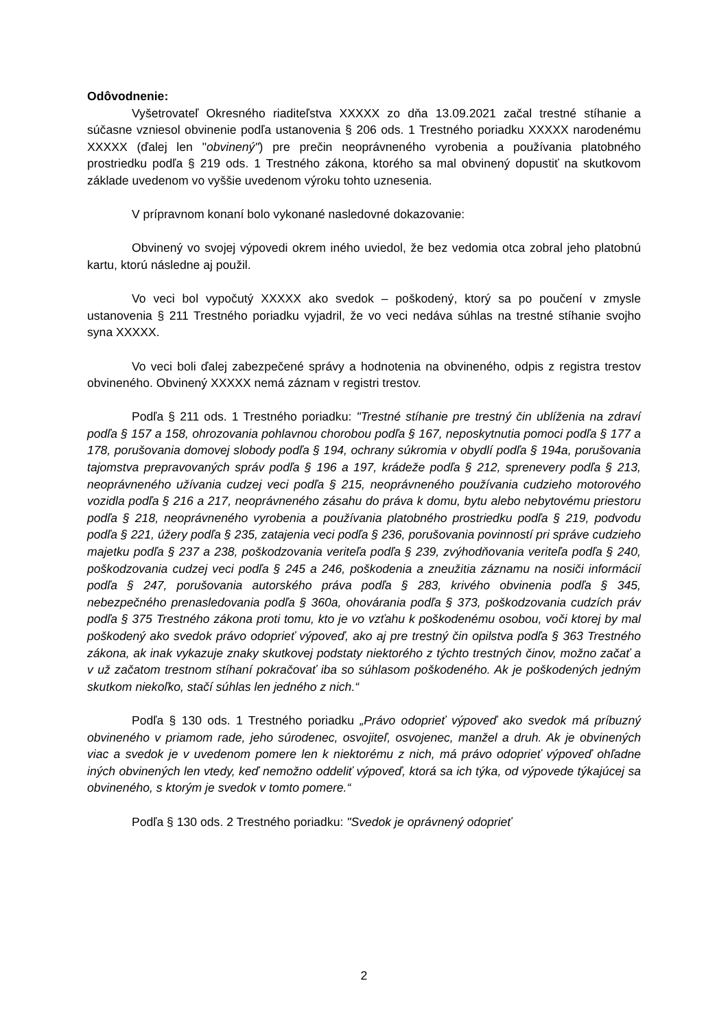Odôvodnenie:
Vyšetrovateľ Okresného riaditeľstva XXXXX zo dňa 13.09.2021 začal trestné stíhanie a súčasne vzniesol obvinenie podľa ustanovenia § 206 ods. 1 Trestného poriadku XXXXX narodenému XXXXX (ďalej len "obvinený") pre prečin neoprávneného vyrobenia a používania platobného prostriedku podľa § 219 ods. 1 Trestného zákona, ktorého sa mal obvinený dopustiť na skutkovom základe uvedenom vo vyššie uvedenom výroku tohto uznesenia.
V prípravnom konaní bolo vykonané nasledovné dokazovanie:
Obvinený vo svojej výpovedi okrem iného uviedol, že bez vedomia otca zobral jeho platobnú kartu, ktorú následne aj použil.
Vo veci bol vypočutý XXXXX ako svedok – poškodený, ktorý sa po poučení v zmysle ustanovenia § 211 Trestného poriadku vyjadril, že vo veci nedáva súhlas na trestné stíhanie svojho syna XXXXX.
Vo veci boli ďalej zabezpečené správy a hodnotenia na obvineného, odpis z registra trestov obvineného. Obvinený XXXXX nemá záznam v registri trestov.
Podľa § 211 ods. 1 Trestného poriadku: "Trestné stíhanie pre trestný čin ublíženia na zdraví podľa § 157 a 158, ohrozovania pohlavnou chorobou podľa § 167, neposkytnutia pomoci podľa § 177 a 178, porušovania domovej slobody podľa § 194, ochrany súkromia v obydlí podľa § 194a, porušovania tajomstva prepravovaných správ podľa § 196 a 197, krádeže podľa § 212, sprenevery podľa § 213, neoprávneného užívania cudzej veci podľa § 215, neoprávneného používania cudzieho motorového vozidla podľa § 216 a 217, neoprávneného zásahu do práva k domu, bytu alebo nebytovému priestoru podľa § 218, neoprávneného vyrobenia a používania platobného prostriedku podľa § 219, podvodu podľa § 221, úžery podľa § 235, zatajenia veci podľa § 236, porušovania povinností pri správe cudzieho majetku podľa § 237 a 238, poškodzovania veriteľa podľa § 239, zvýhodňovania veriteľa podľa § 240, poškodzovania cudzej veci podľa § 245 a 246, poškodenia a zneužitia záznamu na nosiči informácií podľa § 247, porušovania autorského práva podľa § 283, krivého obvinenia podľa § 345, nebezpečného prenasledovania podľa § 360a, ohovárania podľa § 373, poškodzovania cudzích práv podľa § 375 Trestného zákona proti tomu, kto je vo vzťahu k poškodenému osobou, voči ktorej by mal poškodený ako svedok právo odoprieť výpoveď, ako aj pre trestný čin opilstva podľa § 363 Trestného zákona, ak inak vykazuje znaky skutkovej podstaty niektorého z týchto trestných činov, možno začať a v už začatom trestnom stíhaní pokračovať iba so súhlasom poškodeného. Ak je poškodených jedným skutkom niekoľko, stačí súhlas len jedného z nich.“
Podľa § 130 ods. 1 Trestného poriadku „Právo odoprieť výpoveď ako svedok má príbuzný obvineného v priamom rade, jeho súrodenec, osvojiteľ, osvojenec, manžel a druh. Ak je obvinených viac a svedok je v uvedenom pomere len k niektorému z nich, má právo odoprieť výpoveď ohľadne iných obvinených len vtedy, keď nemožno oddeliť výpoveď, ktorá sa ich týka, od výpovede týkajúcej sa obvineného, s ktorým je svedok v tomto pomere.“
Podľa § 130 ods. 2 Trestného poriadku: "Svedok je oprávnený odoprieť
2